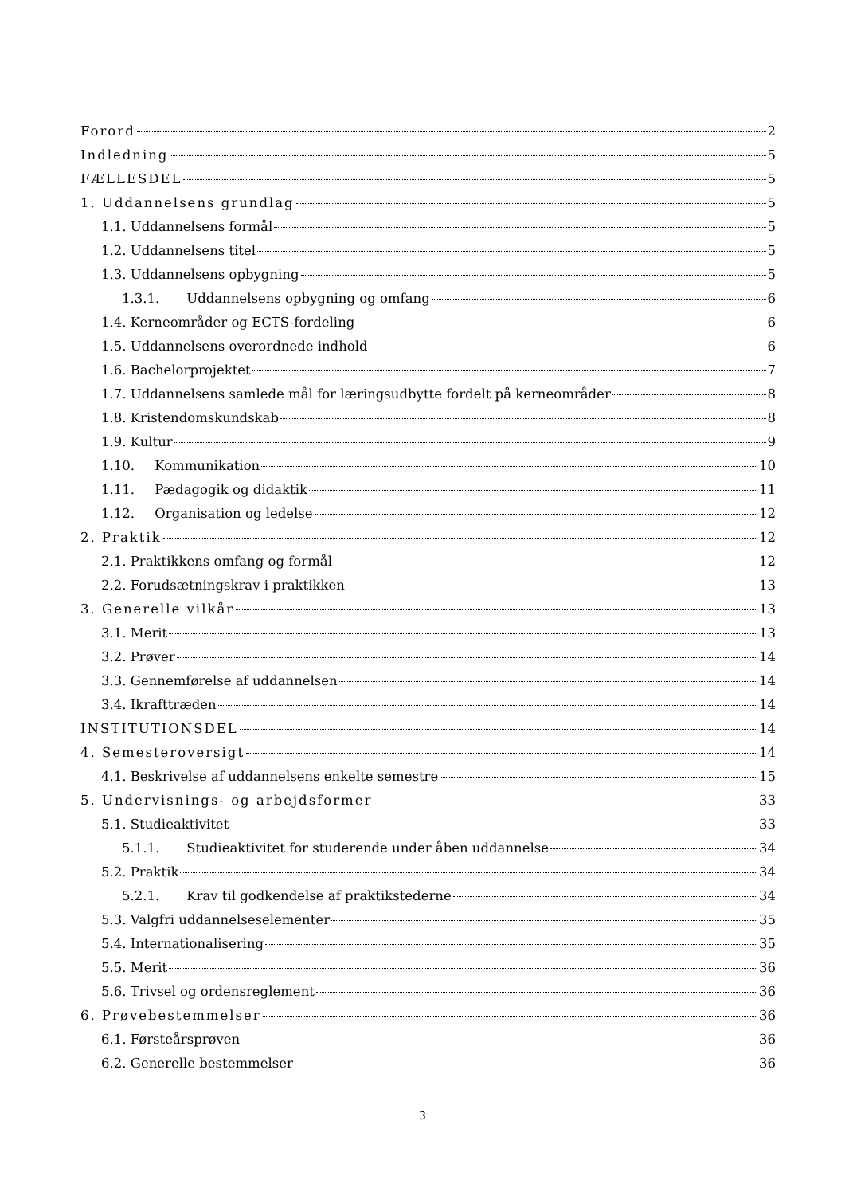Forord 2
Indledning 5
FÆLLESDEL 5
1. Uddannelsens grundlag 5
1.1. Uddannelsens formål 5
1.2. Uddannelsens titel 5
1.3. Uddannelsens opbygning 5
1.3.1. Uddannelsens opbygning og omfang 6
1.4. Kerneområder og ECTS-fordeling 6
1.5. Uddannelsens overordnede indhold 6
1.6. Bachelorprojektet 7
1.7. Uddannelsens samlede mål for læringsudbytte fordelt på kerneområder 8
1.8. Kristendomskundskab 8
1.9. Kultur 9
1.10. Kommunikation 10
1.11. Pædagogik og didaktik 11
1.12. Organisation og ledelse 12
2. Praktik 12
2.1. Praktikkens omfang og formål 12
2.2. Forudsætningskrav i praktikken 13
3. Generelle vilkår 13
3.1. Merit 13
3.2. Prøver 14
3.3. Gennemførelse af uddannelsen 14
3.4. Ikrafttræden 14
INSTITUTIONSDEL 14
4. Semesteroversigt 14
4.1. Beskrivelse af uddannelsens enkelte semestre 15
5. Undervisnings- og arbejdsformer 33
5.1. Studieaktivitet 33
5.1.1. Studieaktivitet for studerende under åben uddannelse 34
5.2. Praktik 34
5.2.1. Krav til godkendelse af praktikstederne 34
5.3. Valgfri uddannelseselementer 35
5.4. Internationalisering 35
5.5. Merit 36
5.6. Trivsel og ordensreglement 36
6. Prøvebestemmelser 36
6.1. Førsteårsprøven 36
6.2. Generelle bestemmelser 36
3